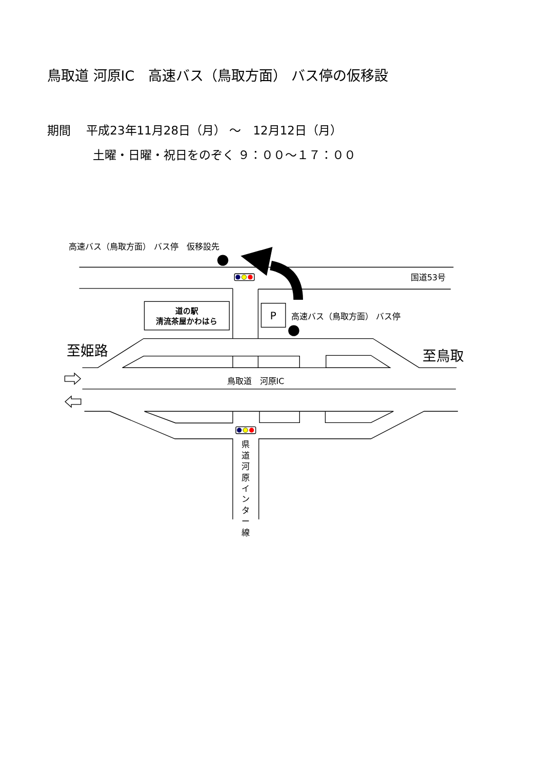鳥取道 河原IC　高速バス（鳥取方面） バス停の仮移設
期間　 平成23年11月28日（月） ～　12月12日（月）
土曜・日曜・祝日をのぞく ９：００～１７：００
高速バス（鳥取方面） バス停　仮移設先
国道53号
道の駅
清流茶屋かわはら
P
高速バス（鳥取方面） バス停
至姫路
至鳥取
鳥取道　河原IC
県 道 河 原 イ ン タ ー 線